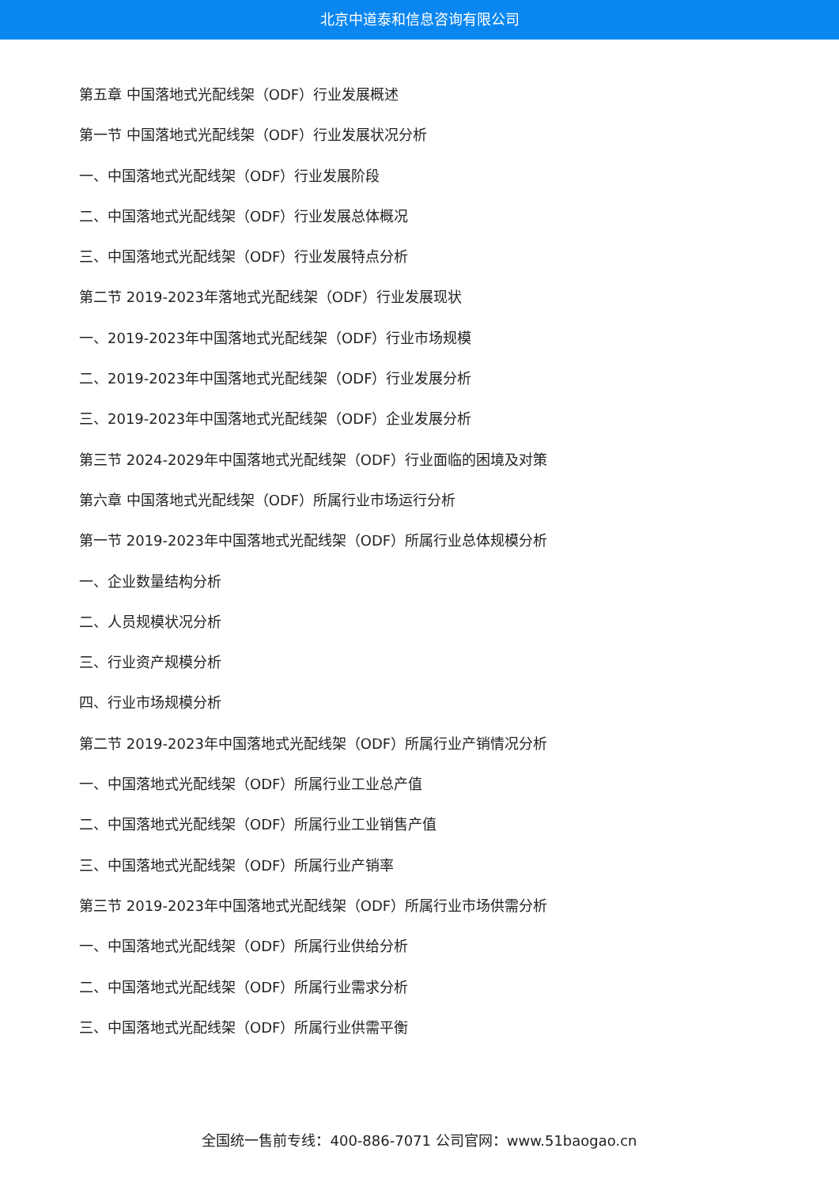北京中道泰和信息咨询有限公司
第五章 中国落地式光配线架（ODF）行业发展概述
第一节 中国落地式光配线架（ODF）行业发展状况分析
一、中国落地式光配线架（ODF）行业发展阶段
二、中国落地式光配线架（ODF）行业发展总体概况
三、中国落地式光配线架（ODF）行业发展特点分析
第二节 2019-2023年落地式光配线架（ODF）行业发展现状
一、2019-2023年中国落地式光配线架（ODF）行业市场规模
二、2019-2023年中国落地式光配线架（ODF）行业发展分析
三、2019-2023年中国落地式光配线架（ODF）企业发展分析
第三节 2024-2029年中国落地式光配线架（ODF）行业面临的困境及对策
第六章 中国落地式光配线架（ODF）所属行业市场运行分析
第一节 2019-2023年中国落地式光配线架（ODF）所属行业总体规模分析
一、企业数量结构分析
二、人员规模状况分析
三、行业资产规模分析
四、行业市场规模分析
第二节 2019-2023年中国落地式光配线架（ODF）所属行业产销情况分析
一、中国落地式光配线架（ODF）所属行业工业总产值
二、中国落地式光配线架（ODF）所属行业工业销售产值
三、中国落地式光配线架（ODF）所属行业产销率
第三节 2019-2023年中国落地式光配线架（ODF）所属行业市场供需分析
一、中国落地式光配线架（ODF）所属行业供给分析
二、中国落地式光配线架（ODF）所属行业需求分析
三、中国落地式光配线架（ODF）所属行业供需平衡
全国统一售前专线：400-886-7071 公司官网：www.51baogao.cn